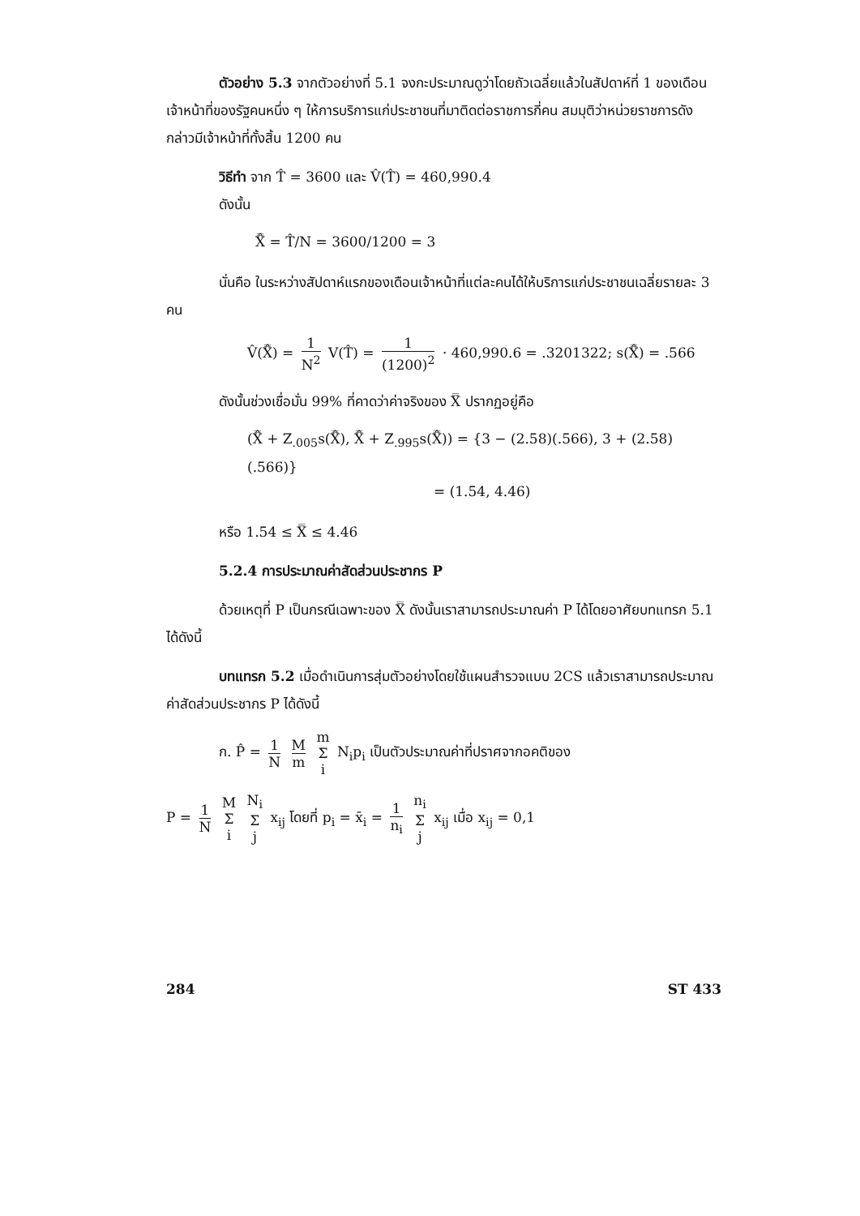ตัวอย่าง 5.3 จากตัวอย่างที่ 5.1 จงกะประมาณดูว่าโดยถัวเฉลี่ยแล้วในสัปดาห์ที่ 1 ของเดือน เจ้าหน้าที่ของรัฐคนหนึ่ง ๆ ให้การบริการแก่ประชาชนที่มาติดต่อราชการกี่คน สมมุติว่าหน่วยราชการดังกล่าวมีเจ้าหน้าที่ทั้งสิ้น 1200 คน
วิธีทำ จาก T̂ = 3600 และ V̂(T̂) = 460,990.4
ดังนั้น
X̿̂ = T̂/N = 3600/1200 = 3
นั่นคือ ในระหว่างสัปดาห์แรกของเดือนเจ้าหน้าที่แต่ละคนได้ให้บริการแก่ประชาชนเฉลี่ยรายละ 3 คน
V̂(X̿̂) = 1 N<sup>2</sup> V(T̂) = 1 (1200)<sup>2</sup> · 460,990.6 = .3201322; s(X̿̂) = .566
ดังนั้นช่วงเชื่อมั่น 99% ที่คาดว่าค่าจริงของ X̿ ปรากฏอยู่คือ
(X̿̂ + Z<sub>.005</sub>s(X̿̂), X̿̂ + Z<sub>.995</sub>s(X̿̂)) = {3 − (2.58)(.566), 3 + (2.58)(.566)}
= (1.54, 4.46)
หรือ 1.54 ≤ X̿ ≤ 4.46
5.2.4 การประมาณค่าสัดส่วนประชากร P
ด้วยเหตุที่ P เป็นกรณีเฉพาะของ X̿ ดังนั้นเราสามารถประมาณค่า P ได้โดยอาศัยบทแทรก 5.1 ได้ดังนี้
บทแทรก 5.2 เมื่อดำเนินการสุ่มตัวอย่างโดยใช้แผนสำรวจแบบ 2CS แล้วเราสามารถประมาณค่าสัดส่วนประชากร P ได้ดังนี้
ก. P̂ = 1 N M m m Σ i N<sub>i</sub>p<sub>i</sub> เป็นตัวประมาณค่าที่ปราศจากอคติของ
P = 1 N M Σ i N<sub>i</sub> Σ j x<sub>ij</sub> โดยที่ p<sub>i</sub> = x̄<sub>i</sub> = 1 n<sub>i</sub> n<sub>i</sub> Σ j x<sub>ij</sub> เมื่อ x<sub>ij</sub> = 0,1
284 ST 433